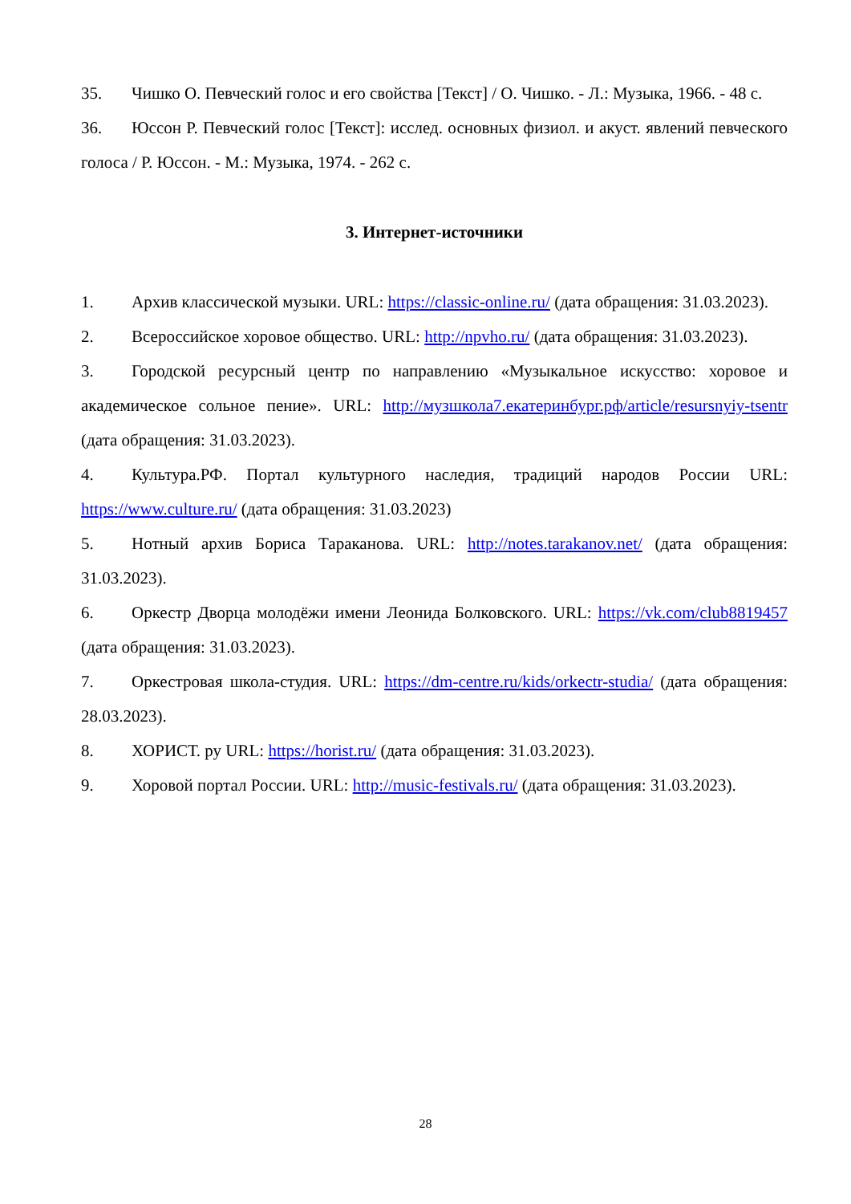35. Чишко О. Певческий голос и его свойства [Текст] / О. Чишко. - Л.: Музыка, 1966. - 48 с.
36. Юссон Р. Певческий голос [Текст]: исслед. основных физиол. и акуст. явлений певческого голоса / Р. Юссон. - М.: Музыка, 1974. - 262 с.
3. Интернет-источники
1. Архив классической музыки. URL: https://classic-online.ru/ (дата обращения: 31.03.2023).
2. Всероссийское хоровое общество. URL: http://npvho.ru/ (дата обращения: 31.03.2023).
3. Городской ресурсный центр по направлению «Музыкальное искусство: хоровое и академическое сольное пение». URL: http://музшкола7.екатеринбург.рф/article/resursnyiy-tsentr (дата обращения: 31.03.2023).
4. Культура.РФ. Портал культурного наследия, традиций народов России URL: https://www.culture.ru/ (дата обращения: 31.03.2023)
5. Нотный архив Бориса Тараканова. URL: http://notes.tarakanov.net/ (дата обращения: 31.03.2023).
6. Оркестр Дворца молодёжи имени Леонида Болковского. URL: https://vk.com/club8819457 (дата обращения: 31.03.2023).
7. Оркестровая школа-студия. URL: https://dm-centre.ru/kids/orkectr-studia/ (дата обращения: 28.03.2023).
8. ХОРИСТ. ру URL: https://horist.ru/ (дата обращения: 31.03.2023).
9. Хоровой портал России. URL: http://music-festivals.ru/ (дата обращения: 31.03.2023).
28